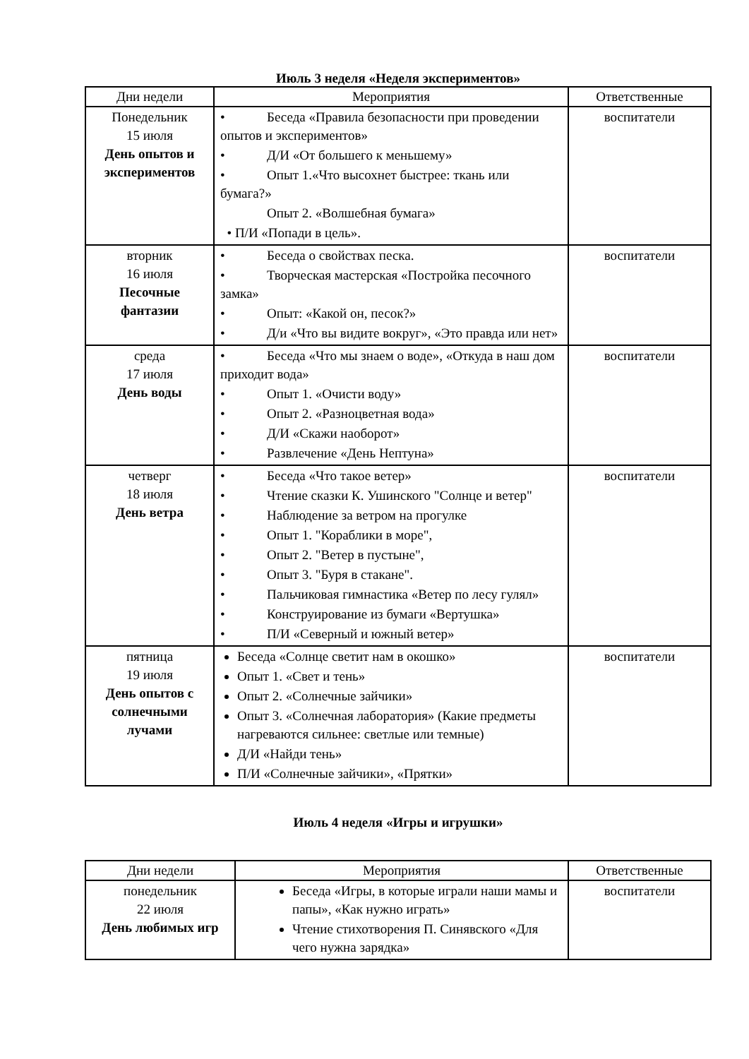Июль 3 неделя «Неделя экспериментов»
| Дни недели | Мероприятия | Ответственные |
| --- | --- | --- |
| Понедельник 15 июля День опытов и экспериментов | • Беседа «Правила безопасности при проведении опытов и экспериментов» • Д/И «От большего к меньшему» • Опыт 1.«Что высохнет быстрее: ткань или бумага?» Опыт 2. «Волшебная бумага» • П/И «Попади в цель». | воспитатели |
| вторник 16 июля Песочные фантазии | • Беседа о свойствах песка. • Творческая мастерская «Постройка песочного замка» • Опыт: «Какой он, песок?» • Д/и «Что вы видите вокруг», «Это правда или нет» | воспитатели |
| среда 17 июля День воды | • Беседа «Что мы знаем о воде», «Откуда в наш дом приходит вода» • Опыт 1. «Очисти воду» • Опыт 2. «Разноцветная вода» • Д/И «Скажи наоборот» • Развлечение «День Нептуна» | воспитатели |
| четверг 18 июля День ветра | • Беседа «Что такое ветер» • Чтение сказки К. Ушинского "Солнце и ветер" • Наблюдение за ветром на прогулке • Опыт 1. "Кораблики в море", • Опыт 2. "Ветер в пустыне", • Опыт 3. "Буря в стакане". • Пальчиковая гимнастика «Ветер по лесу гулял» • Конструирование из бумаги «Вертушка» • П/И «Северный и южный ветер» | воспитатели |
| пятница 19 июля День опытов с солнечными лучами | Беседа «Солнце светит нам в окошко» Опыт 1. «Свет и тень» Опыт 2. «Солнечные зайчики» Опыт 3. «Солнечная лаборатория» (Какие предметы нагреваются сильнее: светлые или темные) Д/И «Найди тень» П/И «Солнечные зайчики», «Прятки» | воспитатели |
Июль 4 неделя «Игры и игрушки»
| Дни недели | Мероприятия | Ответственные |
| --- | --- | --- |
| понедельник 22 июля День любимых игр | Беседа «Игры, в которые играли наши мамы и папы», «Как нужно играть» Чтение стихотворения П. Синявского «Для чего нужна зарядка» | воспитатели |